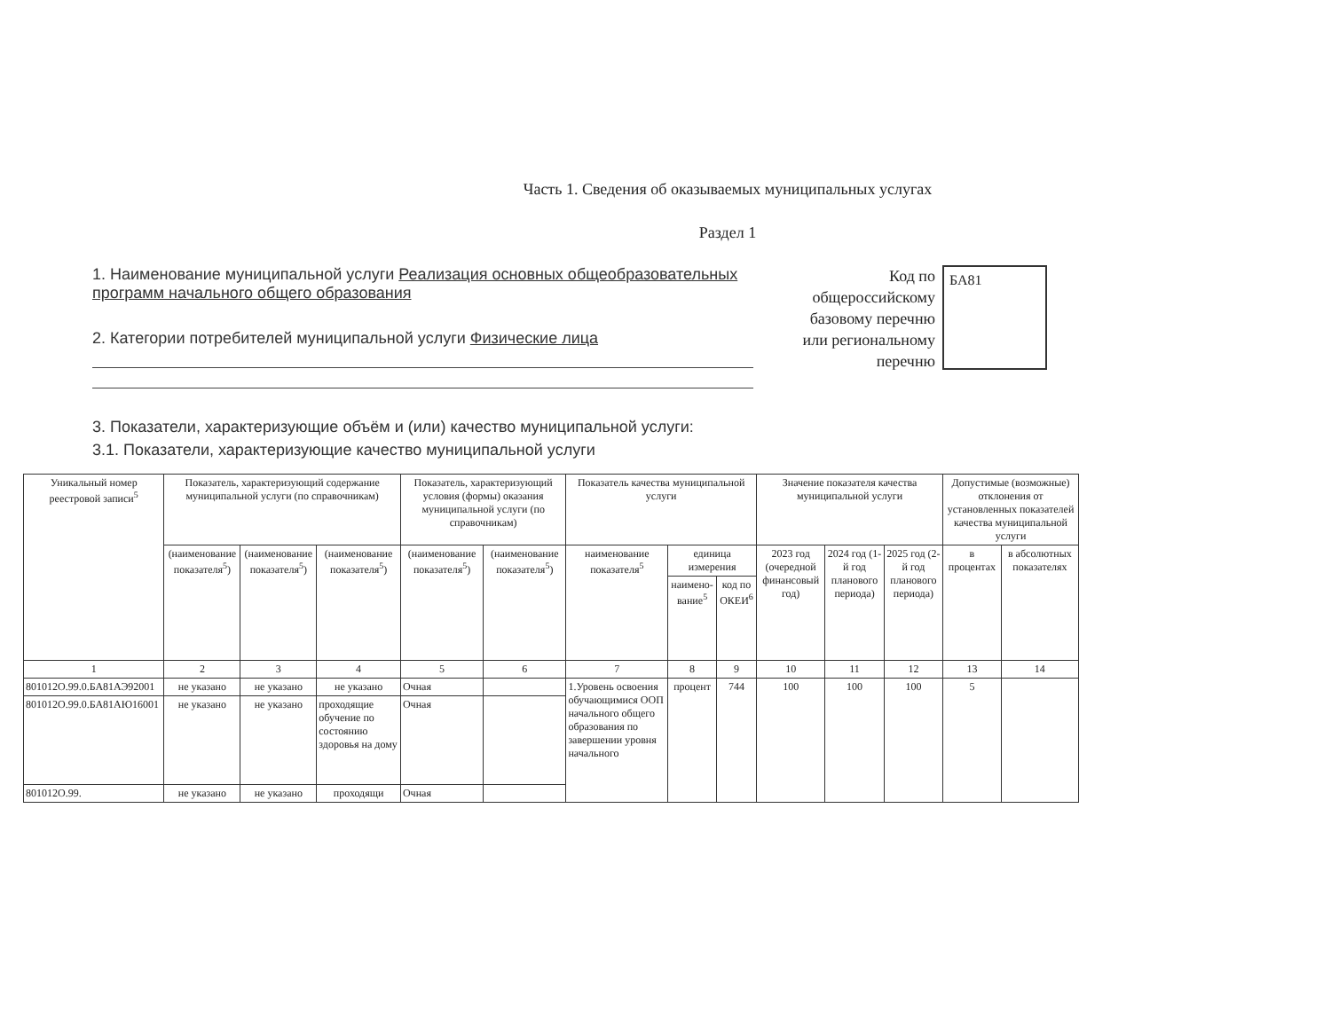Часть 1. Сведения об оказываемых муниципальных услугах
Раздел 1
1. Наименование муниципальной услуги Реализация основных общеобразовательных программ начального общего образования
2. Категории потребителей муниципальной услуги Физические лица
Код по общероссийскому базовому перечню или региональному перечню
БА81
3. Показатели, характеризующие объём и (или) качество муниципальной услуги:
3.1. Показатели, характеризующие качество муниципальной услуги
| Уникальный номер реестровой записи<sup>5</sup> | Показатель, характеризующий содержание муниципальной услуги (по справочникам) | | | Показатель, характеризующий условия (формы) оказания муниципальной услуги (по справочникам) | | Показатель качества муниципальной услуги | | | Значение показателя качества муниципальной услуги | | | Допустимые (возможные) отклонения от установленных показателей качества муниципальной услуги | |
| --- | --- | --- | --- | --- | --- | --- | --- | --- | --- | --- | --- | --- | --- |
| | (наименование показателя<sup>5</sup>) | (наименование показателя<sup>5</sup>) | (наименование показателя<sup>5</sup>) | (наименование показателя<sup>5</sup>) | (наименование показателя<sup>5</sup>) | наименование показателя<sup>5</sup> | единица измерения | | 2023 год (очередной финансовый год) | 2024 год (1-й год планового периода) | 2025 год (2-й год планового периода) | в процентах | в абсолютных показателях |
| | | | | | | | наимено-вание<sup>5</sup> | код по ОКЕИ<sup>6</sup> | | | | | |
| 1 | 2 | 3 | 4 | 5 | 6 | 7 | 8 | 9 | 10 | 11 | 12 | 13 | 14 |
| 801012О.99.0.БА81АЭ92001 | не указано | не указано | не указано | Очная | | 1.Уровень освоения обучающимися ООП начального общего образования по завершении уровня начального | процент | 744 | 100 | 100 | 100 | 5 | |
| 801012О.99.0.БА81АЮ16001 | не указано | не указано | проходящие обучение по состоянию здоровья на дому | Очная | | | | | | | | | |
| 801012О.99. | не указано | не указано | проходящи | Очная | | | | | | | | | |